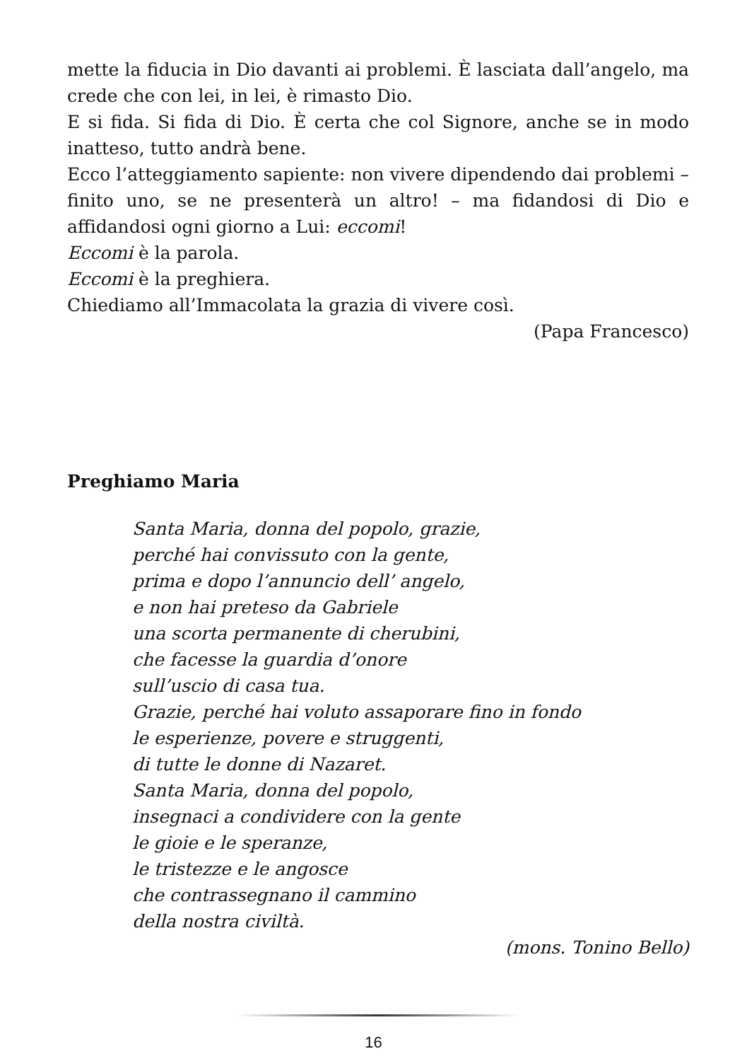mette la fiducia in Dio davanti ai problemi. È lasciata dall’angelo, ma crede che con lei, in lei, è rimasto Dio.
E si fida. Si fida di Dio. È certa che col Signore, anche se in modo inatteso, tutto andrà bene.
Ecco l’atteggiamento sapiente: non vivere dipendendo dai problemi – finito uno, se ne presenterà un altro! – ma fidandosi di Dio e affidandosi ogni giorno a Lui: eccomi!
Eccomi è la parola.
Eccomi è la preghiera.
Chiediamo all’Immacolata la grazia di vivere così.
(Papa Francesco)
Preghiamo Maria
Santa Maria, donna del popolo, grazie,
perché hai convissuto con la gente,
prima e dopo l’annuncio dell’ angelo,
e non hai preteso da Gabriele
una scorta permanente di cherubini,
che facesse la guardia d’onore
sull’uscio di casa tua.
Grazie, perché hai voluto assaporare fino in fondo
le esperienze, povere e struggenti,
di tutte le donne di Nazaret.
Santa Maria, donna del popolo,
insegnaci a condividere con la gente
le gioie e le speranze,
le tristezze e le angosce
che contrassegnano il cammino
della nostra civiltà.
(mons. Tonino Bello)
16